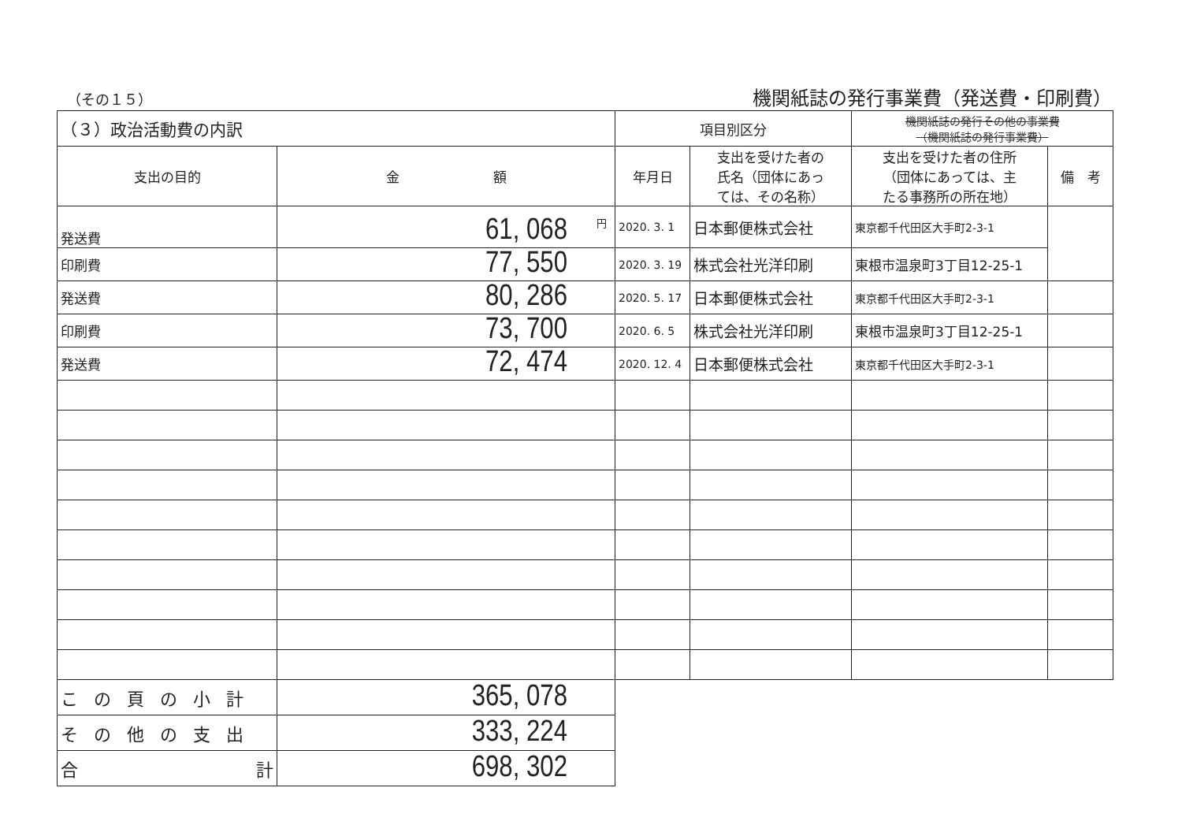（その１５）
機関紙誌の発行事業費（発送費・印刷費）
| （３）政治活動費の内訳 | | 項目別区分 | | 機関紙誌の発行その他の事業費 （機関紙誌の発行事業費） | |
| 支出の目的 | 金 額 | 年月日 | 支出を受けた者の 氏名（団体にあっ ては、その名称） | 支出を受けた者の住所 （団体にあっては、主 たる事務所の所在地） | 備 考 |
| 発送費 | 円 61, 068 | 2020. 3. 1 | 日本郵便株式会社 | 東京都千代田区大手町2-3-1 | |
| 印刷費 | 77, 550 | 2020. 3. 19 | 株式会社光洋印刷 | 東根市温泉町3丁目12-25-1 | |
| 発送費 | 80, 286 | 2020. 5. 17 | 日本郵便株式会社 | 東京都千代田区大手町2-3-1 | |
| 印刷費 | 73, 700 | 2020. 6. 5 | 株式会社光洋印刷 | 東根市温泉町3丁目12-25-1 | |
| 発送費 | 72, 474 | 2020. 12. 4 | 日本郵便株式会社 | 東京都千代田区大手町2-3-1 | |
| この頁の小計 | 365, 078 | | | | |
| その他の支出 | 333, 224 | | | | |
| 合 計 | 698, 302 | | | | |